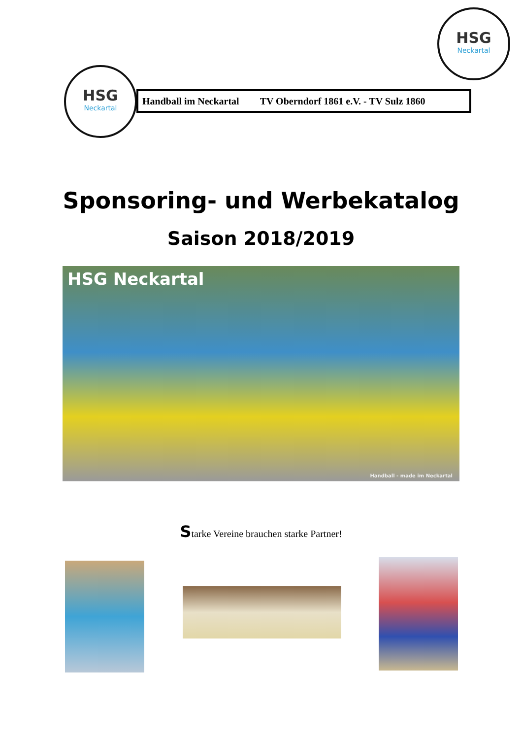HSG
Neckartal
HSG
Neckartal
Handball im Neckartal TV Oberndorf 1861 e.V. - TV Sulz 1860
Sponsoring- und Werbekatalog
Saison 2018/2019
HSG Neckartal
Handball - made im Neckartal
Starke Vereine brauchen starke Partner!